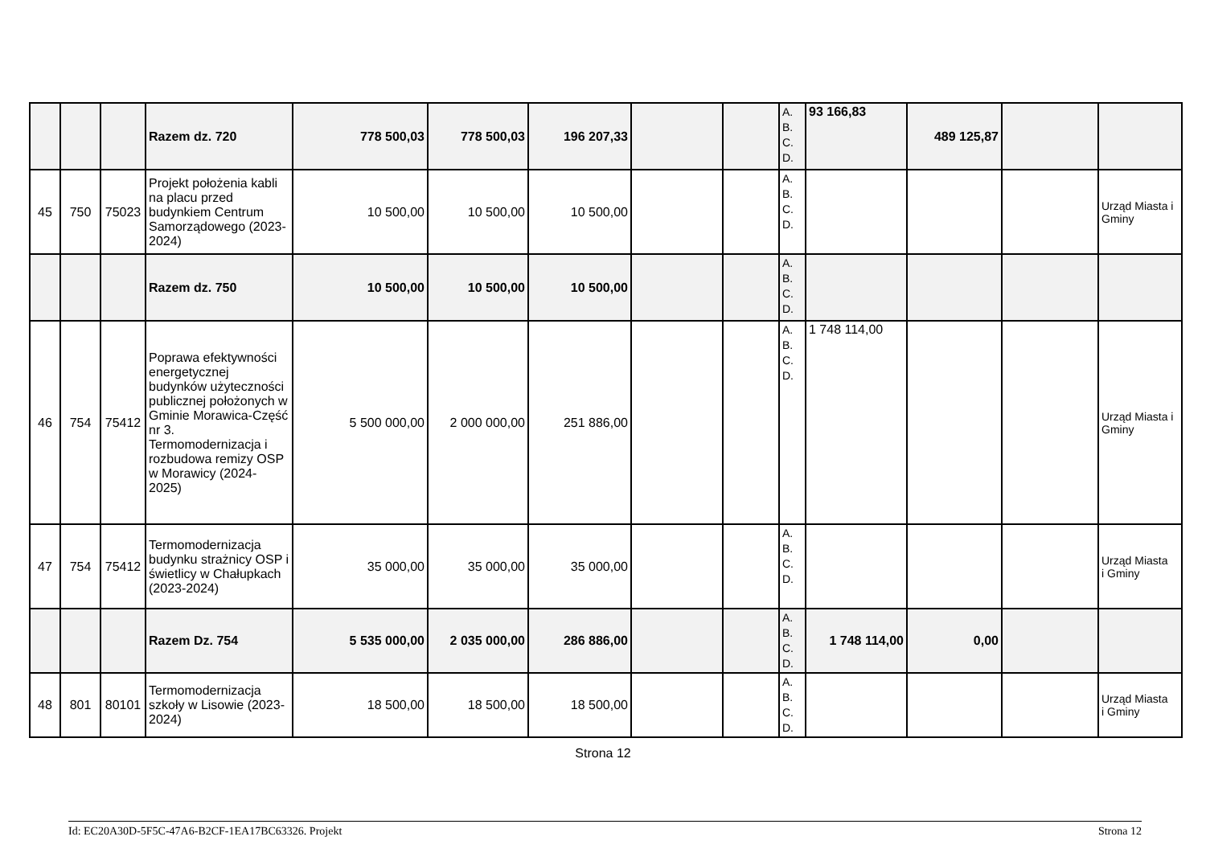| | | | Razem dz. 720 | 778 500,03 | 778 500,03 | 196 207,33 | | | A. B. C. D. | 93 166,83 | 489 125,87 | | |
| 45 | 750 | 75023 | Projekt położenia kabli na placu przed budynkiem Centrum Samorządowego (2023-2024) | 10 500,00 | 10 500,00 | 10 500,00 | | | A. B. C. D. | | | | Urząd Miasta i Gminy |
| | | | Razem dz. 750 | 10 500,00 | 10 500,00 | 10 500,00 | | | A. B. C. D. | | | | |
| 46 | 754 | 75412 | Poprawa efektywności energetycznej budynków użyteczności publicznej położonych w Gminie Morawica-Część nr 3. Termomodernizacja i rozbudowa remizy OSP w Morawicy (2024-2025) | 5 500 000,00 | 2 000 000,00 | 251 886,00 | | | A. B. C. D. | 1 748 114,00 | | | Urząd Miasta i Gminy |
| 47 | 754 | 75412 | Termomodernizacja budynku strażnicy OSP i świetlicy w Chałupkach (2023-2024) | 35 000,00 | 35 000,00 | 35 000,00 | | | A. B. C. D. | | | | Urząd Miasta i Gminy |
| | | | Razem Dz. 754 | 5 535 000,00 | 2 035 000,00 | 286 886,00 | | | A. B. C. D. | 1 748 114,00 | 0,00 | | |
| 48 | 801 | 80101 | Termomodernizacja szkoły w Lisowie (2023-2024) | 18 500,00 | 18 500,00 | 18 500,00 | | | A. B. C. D. | | | | Urząd Miasta i Gminy |
Strona 12
Id: EC20A30D-5F5C-47A6-B2CF-1EA17BC63326. Projekt Strona 12